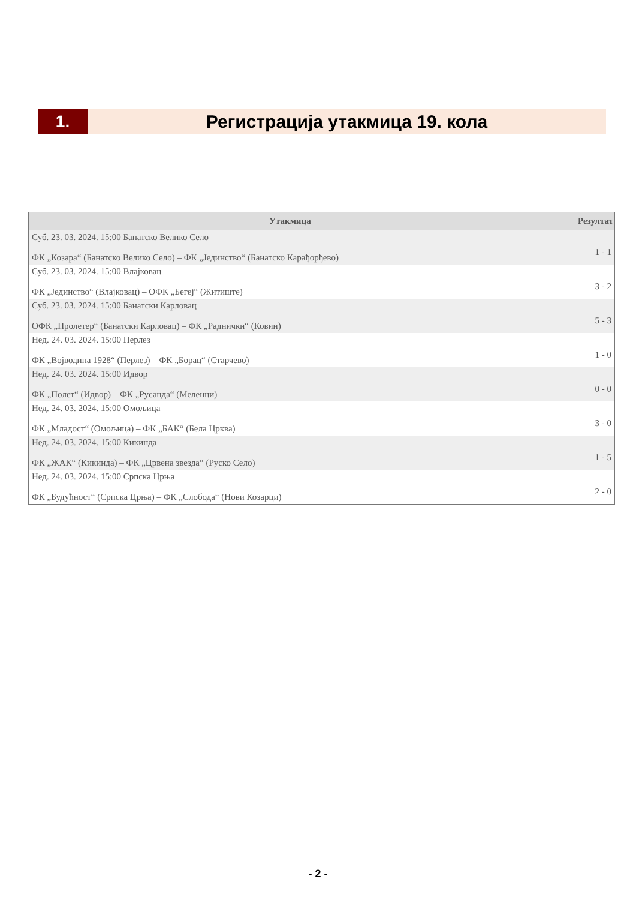1. Регистрација утакмица 19. кола
| Утакмица | Резултат |
| --- | --- |
| Суб. 23. 03. 2024. 15:00 Банатско Велико Село ФК „Козара“ (Банатско Велико Село) – ФК „Јединство“ (Банатско Карађорђево) | 1 - 1 |
| Суб. 23. 03. 2024. 15:00 Влајковац ФК „Јединство“ (Влајковац) – ОФК „Бегеј“ (Житиште) | 3 - 2 |
| Суб. 23. 03. 2024. 15:00 Банатски Карловац ОФК „Пролетер“ (Банатски Карловац) – ФК „Раднички“ (Ковин) | 5 - 3 |
| Нед. 24. 03. 2024. 15:00 Перлез ФК „Војводина 1928“ (Перлез) – ФК „Борац“ (Старчево) | 1 - 0 |
| Нед. 24. 03. 2024. 15:00 Идвор ФК „Полет“ (Идвор) – ФК „Русанда“ (Меленци) | 0 - 0 |
| Нед. 24. 03. 2024. 15:00 Омољица ФК „Младост“ (Омољица) – ФК „БАК“ (Бела Црква) | 3 - 0 |
| Нед. 24. 03. 2024. 15:00 Кикинда ФК „ЖАК“ (Кикинда) – ФК „Црвена звезда“ (Руско Село) | 1 - 5 |
| Нед. 24. 03. 2024. 15:00 Српска Црња ФК „Будућност“ (Српска Црња) – ФК „Слобода“ (Нови Козарци) | 2 - 0 |
- 2 -